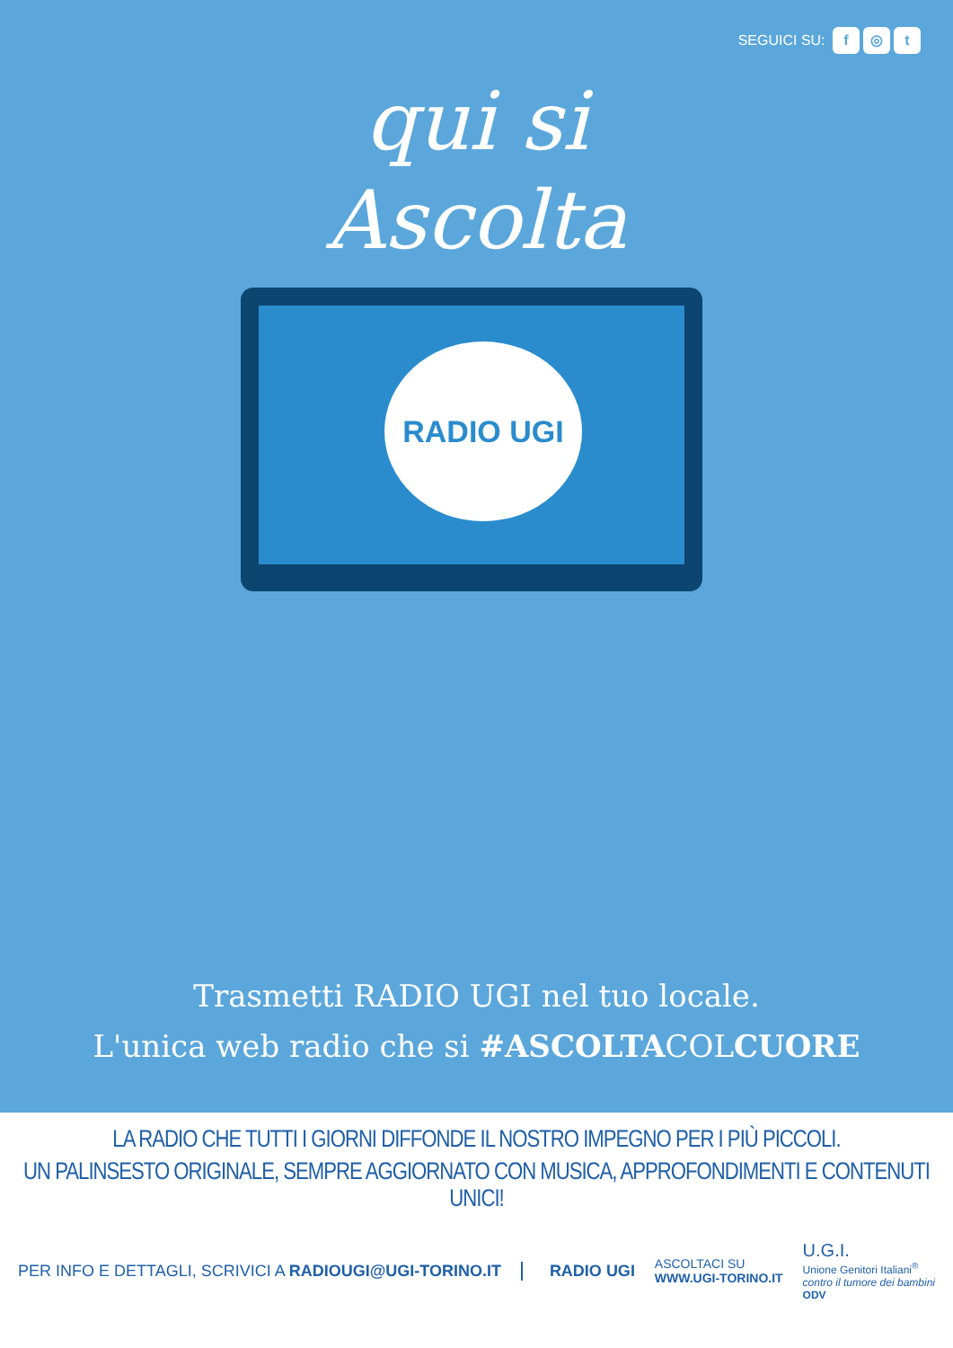SEGUICI SU: f ◎ t
qui si
Ascolta
RADIO UGI
Trasmetti RADIO UGI nel tuo locale.
L'unica web radio che si #ASCOLTACOLCUORE
LA RADIO CHE TUTTI I GIORNI DIFFONDE IL NOSTRO IMPEGNO PER I PIÙ PICCOLI.
UN PALINSESTO ORIGINALE, SEMPRE AGGIORNATO CON MUSICA, APPROFONDIMENTI E CONTENUTI UNICI!
PER INFO E DETTAGLI, SCRIVICI A RADIOUGI@UGI-TORINO.IT
RADIO UGI
ASCOLTACI SU
WWW.UGI-TORINO.IT
U.G.I.
Unione Genitori Italiani<sup>®</sup>
contro il tumore dei bambini
ODV